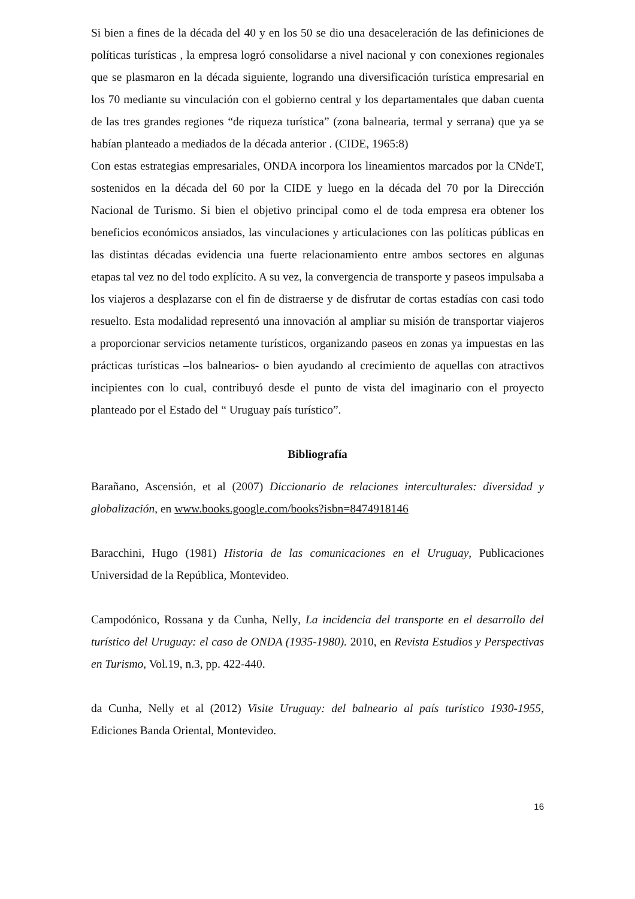Si bien a fines de la década del 40 y en los 50 se dio una desaceleración de las definiciones de políticas turísticas , la empresa logró consolidarse a nivel nacional y con conexiones regionales que se plasmaron en la década siguiente, logrando una diversificación turística empresarial en los 70 mediante su vinculación con el gobierno central y los departamentales que daban cuenta de las tres grandes regiones “de riqueza turística” (zona balnearia, termal y serrana) que ya se habían planteado a mediados de la década anterior . (CIDE, 1965:8)
Con estas estrategias empresariales, ONDA incorpora los lineamientos marcados por la CNdeT, sostenidos en la década del 60 por la CIDE y luego en la década del 70 por la Dirección Nacional de Turismo. Si bien el objetivo principal como el de toda empresa era obtener los beneficios económicos ansiados, las vinculaciones y articulaciones con las políticas públicas en las distintas décadas evidencia una fuerte relacionamiento entre ambos sectores en algunas etapas tal vez no del todo explícito. A su vez, la convergencia de transporte y paseos impulsaba a los viajeros a desplazarse con el fin de distraerse y de disfrutar de cortas estadías con casi todo resuelto. Esta modalidad representó una innovación al ampliar su misión de transportar viajeros a proporcionar servicios netamente turísticos, organizando paseos en zonas ya impuestas en las prácticas turísticas –los balnearios- o bien ayudando al crecimiento de aquellas con atractivos incipientes con lo cual, contribuyó desde el punto de vista del imaginario con el proyecto planteado por el Estado del “ Uruguay país turístico”.
Bibliografía
Barañano, Ascensión, et al (2007) Diccionario de relaciones interculturales: diversidad y globalización, en www.books.google.com/books?isbn=8474918146
Baracchini, Hugo (1981) Historia de las comunicaciones en el Uruguay, Publicaciones Universidad de la República, Montevideo.
Campodónico, Rossana y da Cunha, Nelly, La incidencia del transporte en el desarrollo del turístico del Uruguay: el caso de ONDA (1935-1980). 2010, en Revista Estudios y Perspectivas en Turismo, Vol.19, n.3, pp. 422-440.
da Cunha, Nelly et al (2012) Visite Uruguay: del balneario al país turístico 1930-1955, Ediciones Banda Oriental, Montevideo.
16